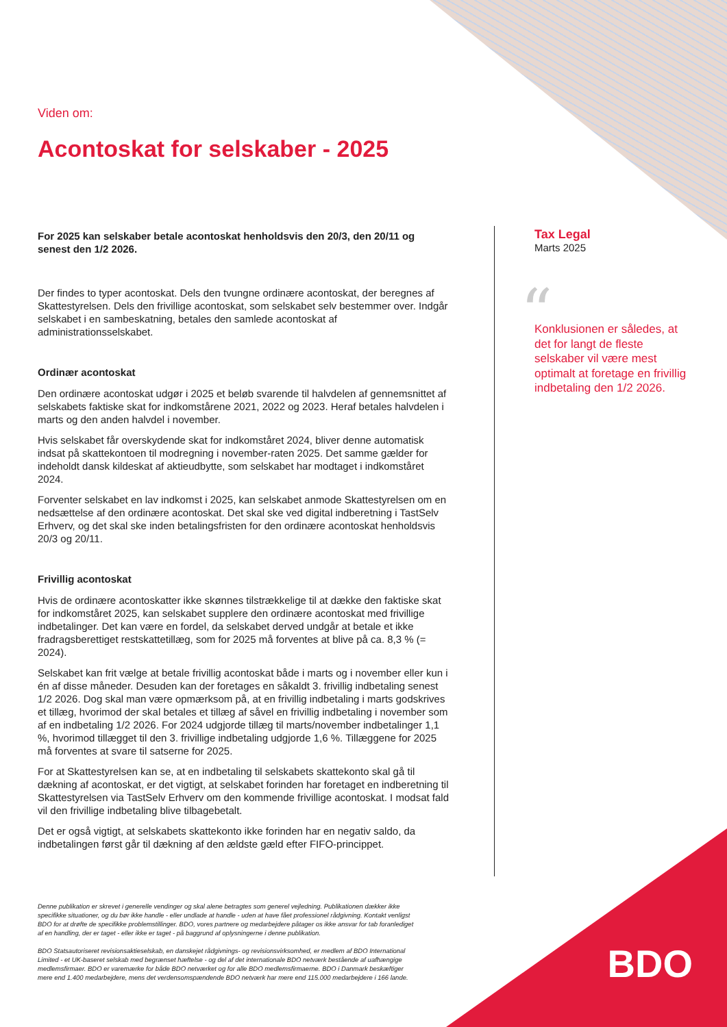Viden om:
Acontoskat for selskaber - 2025
For 2025 kan selskaber betale acontoskat henholdsvis den 20/3, den 20/11 og senest den 1/2 2026.
Der findes to typer acontoskat. Dels den tvungne ordinære acontoskat, der beregnes af Skattestyrelsen. Dels den frivillige acontoskat, som selskabet selv bestemmer over. Indgår selskabet i en sambeskatning, betales den samlede acontoskat af administrationsselskabet.
Ordinær acontoskat
Den ordinære acontoskat udgør i 2025 et beløb svarende til halvdelen af gennemsnittet af selskabets faktiske skat for indkomstårene 2021, 2022 og 2023. Heraf betales halvdelen i marts og den anden halvdel i november.
Hvis selskabet får overskydende skat for indkomståret 2024, bliver denne automatisk indsat på skattekontoen til modregning i november-raten 2025. Det samme gælder for indeholdt dansk kildeskat af aktieudbytte, som selskabet har modtaget i indkomståret 2024.
Forventer selskabet en lav indkomst i 2025, kan selskabet anmode Skattestyrelsen om en nedsættelse af den ordinære acontoskat. Det skal ske ved digital indberetning i TastSelv Erhverv, og det skal ske inden betalingsfristen for den ordinære acontoskat henholdsvis 20/3 og 20/11.
Frivillig acontoskat
Hvis de ordinære acontoskatter ikke skønnes tilstrækkelige til at dække den faktiske skat for indkomståret 2025, kan selskabet supplere den ordinære acontoskat med frivillige indbetalinger. Det kan være en fordel, da selskabet derved undgår at betale et ikke fradragsberettiget restskattetillæg, som for 2025 må forventes at blive på ca. 8,3 % (= 2024).
Selskabet kan frit vælge at betale frivillig acontoskat både i marts og i november eller kun i én af disse måneder. Desuden kan der foretages en såkaldt 3. frivillig indbetaling senest 1/2 2026. Dog skal man være opmærksom på, at en frivillig indbetaling i marts godskrives et tillæg, hvorimod der skal betales et tillæg af såvel en frivillig indbetaling i november som af en indbetaling 1/2 2026. For 2024 udgjorde tillæg til marts/november indbetalinger 1,1 %, hvorimod tillægget til den 3. frivillige indbetaling udgjorde 1,6 %. Tillæggene for 2025 må forventes at svare til satserne for 2025.
For at Skattestyrelsen kan se, at en indbetaling til selskabets skattekonto skal gå til dækning af acontoskat, er det vigtigt, at selskabet forinden har foretaget en indberetning til Skattestyrelsen via TastSelv Erhverv om den kommende frivillige acontoskat. I modsat fald vil den frivillige indbetaling blive tilbagebetalt.
Det er også vigtigt, at selskabets skattekonto ikke forinden har en negativ saldo, da indbetalingen først går til dækning af den ældste gæld efter FIFO-princippet.
Tax Legal
Marts 2025
“
Konklusionen er således, at det for langt de fleste selskaber vil være mest optimalt at foretage en frivillig indbetaling den 1/2 2026.
Denne publikation er skrevet i generelle vendinger og skal alene betragtes som generel vejledning. Publikationen dækker ikke specifikke situationer, og du bør ikke handle - eller undlade at handle - uden at have fået professionel rådgivning. Kontakt venligst BDO for at drøfte de specifikke problemstillinger. BDO, vores partnere og medarbejdere påtager os ikke ansvar for tab foranlediget af en handling, der er taget - eller ikke er taget - på baggrund af oplysningerne i denne publikation.
BDO Statsautoriseret revisionsaktieselskab, en danskejet rådgivnings- og revisionsvirksomhed, er medlem af BDO International Limited - et UK-baseret selskab med begrænset hæftelse - og del af det internationale BDO netværk bestående af uafhængige medlemsfirmaer. BDO er varemærke for både BDO netværket og for alle BDO medlemsfirmaerne. BDO i Danmark beskæftiger mere end 1.400 medarbejdere, mens det verdensomspændende BDO netværk har mere end 115.000 medarbejdere i 166 lande.
BDO